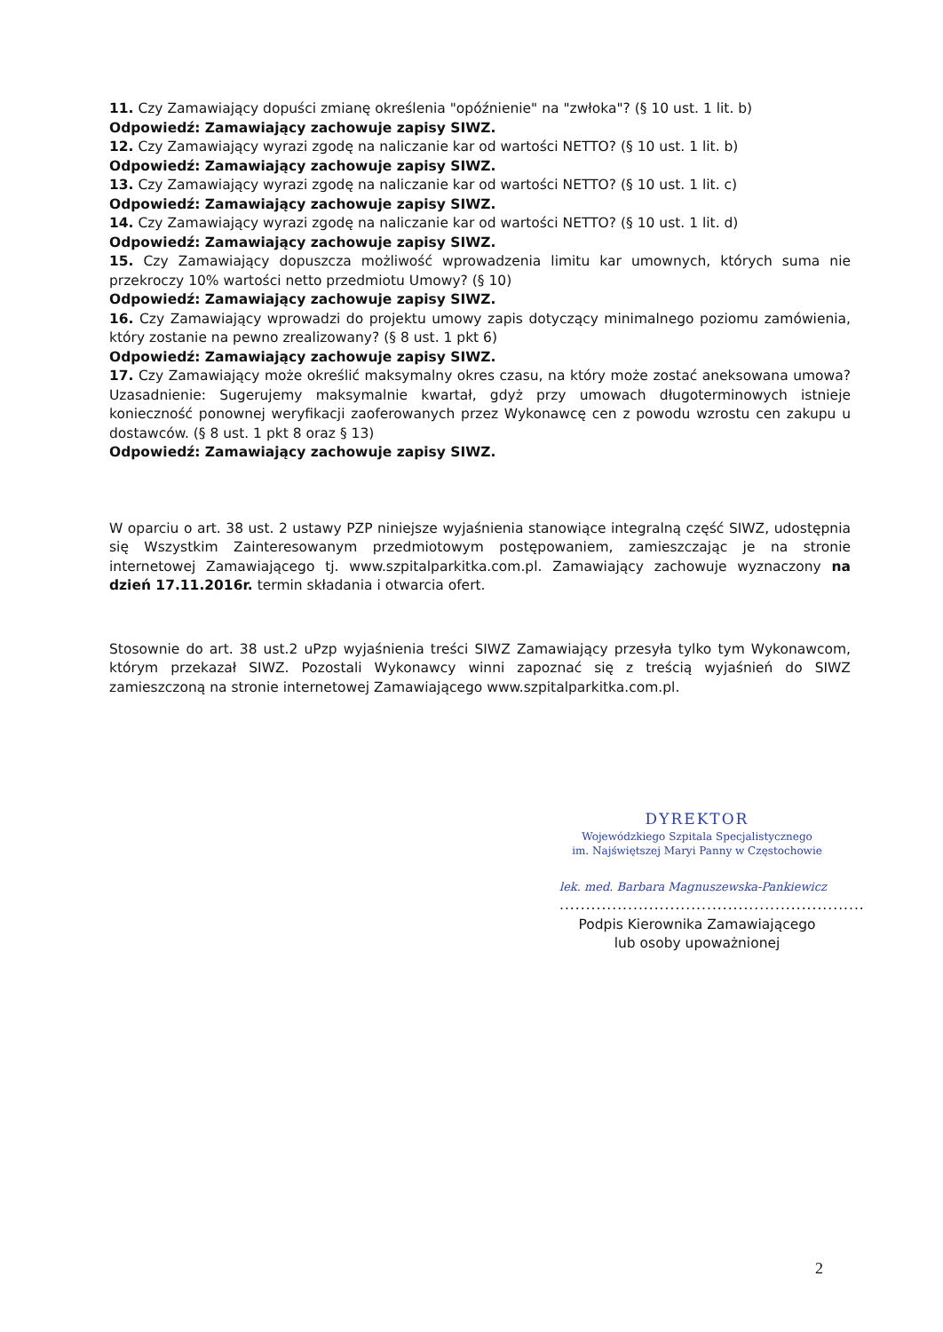11. Czy Zamawiający dopuści zmianę określenia "opóźnienie" na "zwłoka"? (§ 10 ust. 1 lit. b)
Odpowiedź: Zamawiający zachowuje zapisy SIWZ.
12. Czy Zamawiający wyrazi zgodę na naliczanie kar od wartości NETTO? (§ 10 ust. 1 lit. b)
Odpowiedź: Zamawiający zachowuje zapisy SIWZ.
13. Czy Zamawiający wyrazi zgodę na naliczanie kar od wartości NETTO? (§ 10 ust. 1 lit. c)
Odpowiedź: Zamawiający zachowuje zapisy SIWZ.
14. Czy Zamawiający wyrazi zgodę na naliczanie kar od wartości NETTO? (§ 10 ust. 1 lit. d)
Odpowiedź: Zamawiający zachowuje zapisy SIWZ.
15. Czy Zamawiający dopuszcza możliwość wprowadzenia limitu kar umownych, których suma nie przekroczy 10% wartości netto przedmiotu Umowy? (§ 10)
Odpowiedź: Zamawiający zachowuje zapisy SIWZ.
16. Czy Zamawiający wprowadzi do projektu umowy zapis dotyczący minimalnego poziomu zamówienia, który zostanie na pewno zrealizowany? (§ 8 ust. 1 pkt 6)
Odpowiedź: Zamawiający zachowuje zapisy SIWZ.
17. Czy Zamawiający może określić maksymalny okres czasu, na który może zostać aneksowana umowa? Uzasadnienie: Sugerujemy maksymalnie kwartał, gdyż przy umowach długoterminowych istnieje konieczność ponownej weryfikacji zaoferowanych przez Wykonawcę cen z powodu wzrostu cen zakupu u dostawców. (§ 8 ust. 1 pkt 8 oraz § 13)
Odpowiedź: Zamawiający zachowuje zapisy SIWZ.
W oparciu o art. 38 ust. 2 ustawy PZP niniejsze wyjaśnienia stanowiące integralną część SIWZ, udostępnia się Wszystkim Zainteresowanym przedmiotowym postępowaniem, zamieszczając je na stronie internetowej Zamawiającego tj. www.szpitalparkitka.com.pl. Zamawiający zachowuje wyznaczony na dzień 17.11.2016r. termin składania i otwarcia ofert.
Stosownie do art. 38 ust.2 uPzp wyjaśnienia treści SIWZ Zamawiający przesyła tylko tym Wykonawcom, którym przekazał SIWZ. Pozostali Wykonawcy winni zapoznać się z treścią wyjaśnień do SIWZ zamieszczoną na stronie internetowej Zamawiającego www.szpitalparkitka.com.pl.
DYREKTOR
Wojewódzkiego Szpitala Specjalistycznego
im. Najświętszej Maryi Panny w Częstochowie
lek. med. Barbara Magnuszewska-Pankiewicz
..........................................................
Podpis Kierownika Zamawiającego
lub osoby upoważnionej
2